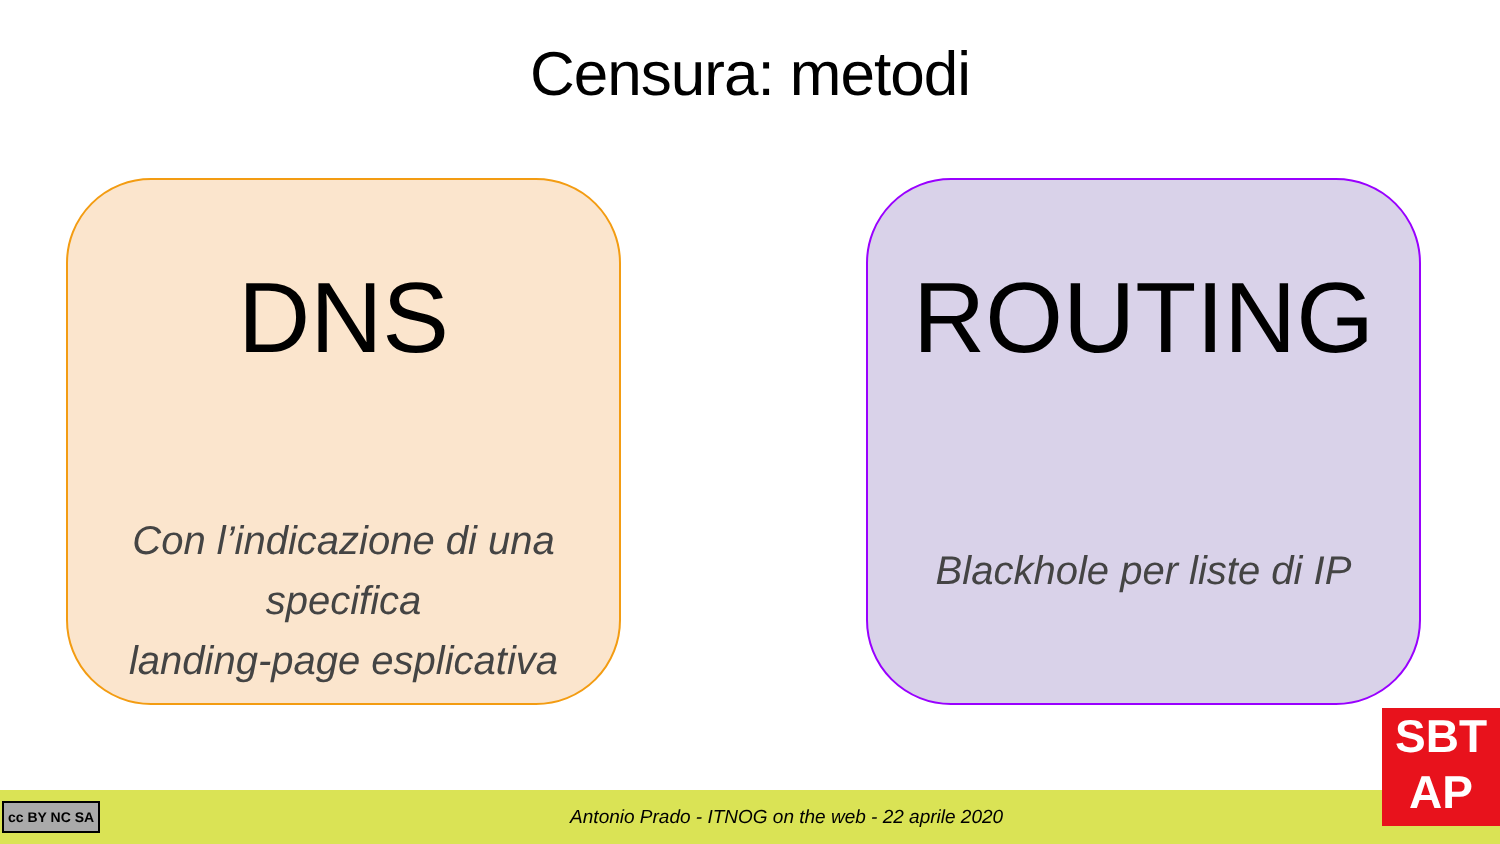Censura: metodi
DNS
Con l’indicazione di una specifica
landing-page esplicativa
ROUTING
Blackhole per liste di IP
cc BY NC SA
Antonio Prado - ITNOG on the web - 22 aprile 2020
SBT
AP